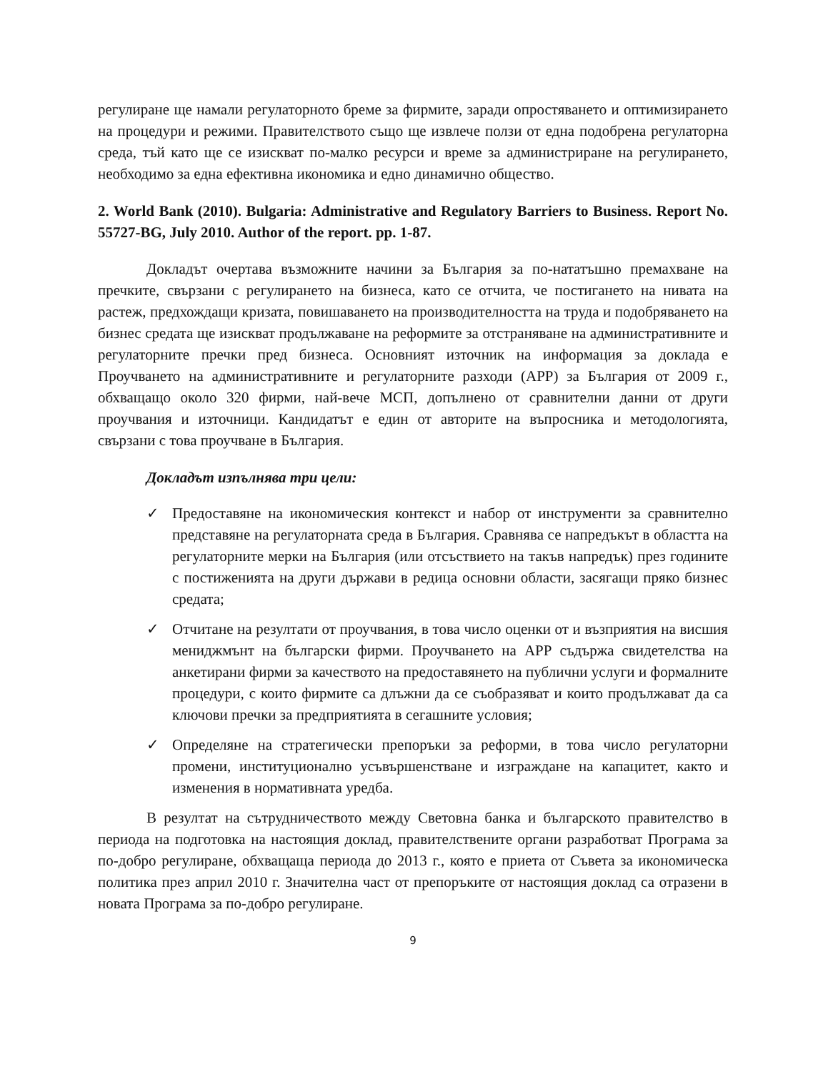регулиране ще намали регулаторното бреме за фирмите, заради опростяването и оптимизирането на процедури и режими. Правителството също ще извлече ползи от една подобрена регулаторна среда, тъй като ще се изискват по-малко ресурси и време за администриране на регулирането, необходимо за една ефективна икономика и едно динамично общество.
2. World Bank (2010). Bulgaria: Administrative and Regulatory Barriers to Business. Report No. 55727-BG, July 2010. Author of the report. pp. 1-87.
Докладът очертава възможните начини за България за по-нататъшно премахване на пречките, свързани с регулирането на бизнеса, като се отчита, че постигането на нивата на растеж, предхождащи кризата, повишаването на производителността на труда и подобряването на бизнес средата ще изискват продължаване на реформите за отстраняване на административните и регулаторните пречки пред бизнеса. Основният източник на информация за доклада е Проучването на административните и регулаторните разходи (АРР) за България от 2009 г., обхващащо около 320 фирми, най-вече МСП, допълнено от сравнителни данни от други проучвания и източници. Кандидатът е един от авторите на въпросника и методологията, свързани с това проучване в България.
Докладът изпълнява три цели:
✓ Предоставяне на икономическия контекст и набор от инструменти за сравнително представяне на регулаторната среда в България. Сравнява се напредъкът в областта на регулаторните мерки на България (или отсъствието на такъв напредък) през годините с постиженията на други държави в редица основни области, засягащи пряко бизнес средата;
✓ Отчитане на резултати от проучвания, в това число оценки от и възприятия на висшия мениджмънт на български фирми. Проучването на АРР съдържа свидетелства на анкетирани фирми за качеството на предоставянето на публични услуги и формалните процедури, с които фирмите са длъжни да се съобразяват и които продължават да са ключови пречки за предприятията в сегашните условия;
✓ Определяне на стратегически препоръки за реформи, в това число регулаторни промени, институционално усъвършенстване и изграждане на капацитет, както и изменения в нормативната уредба.
В резултат на сътрудничеството между Световна банка и българското правителство в периода на подготовка на настоящия доклад, правителствените органи разработват Програма за по-добро регулиране, обхващаща периода до 2013 г., която е приета от Съвета за икономическа политика през април 2010 г. Значителна част от препоръките от настоящия доклад са отразени в новата Програма за по-добро регулиране.
9